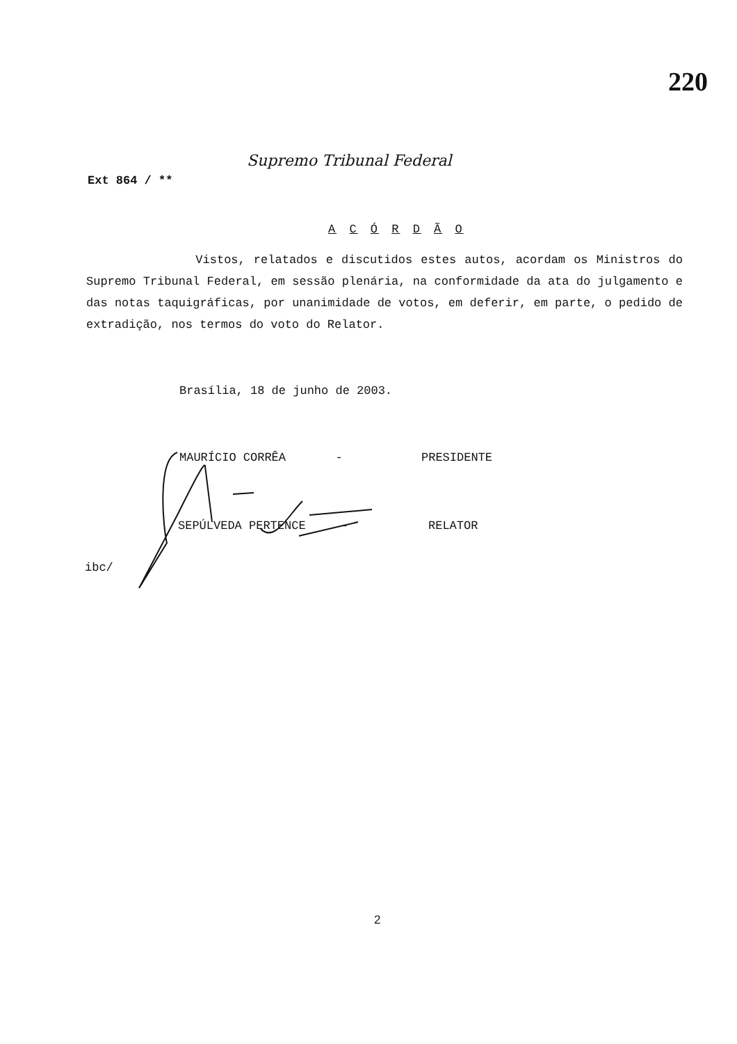220
Supremo Tribunal Federal
Ext 864 / **
A C Ó R D Ã O
Vistos, relatados e discutidos estes autos, acordam os Ministros do Supremo Tribunal Federal, em sessão plenária, na conformidade da ata do julgamento e das notas taquigráficas, por unanimidade de votos, em deferir, em parte, o pedido de extradição, nos termos do voto do Relator.
Brasília, 18 de junho de 2003.
MAURÍCIO CORRÊA - PRESIDENTE
SEPÚLVEDA PERTENCE - RELATOR
ibc/
2